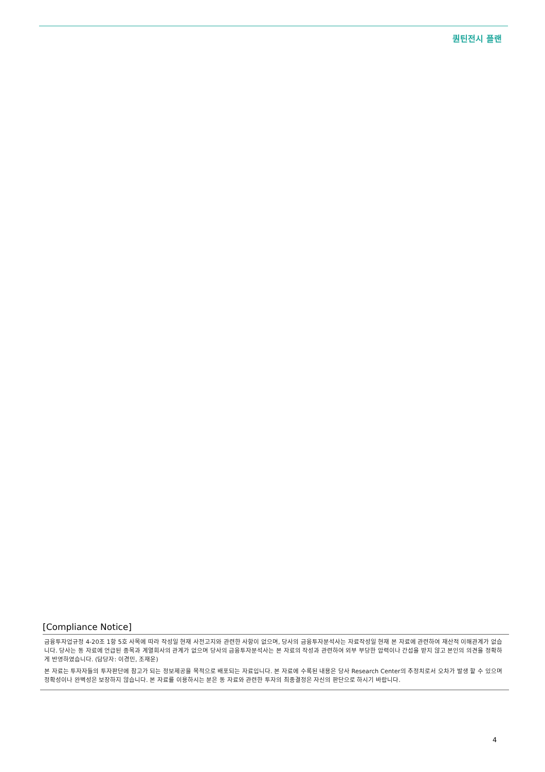퀀틴전시 플랜
[Compliance Notice]
금융투자업규정 4-20조 1항 5호 사목에 따라 작성일 현재 사전고지와 관련한 사항이 없으며, 당사의 금융투자분석사는 자료작성일 현재 본 자료에 관련하여 재산적 이해관계가 없습니다. 당사는 동 자료에 언급된 종목과 계열회사의 관계가 없으며 당사의 금융투자분석사는 본 자료의 작성과 관련하여 외부 부당한 압력이나 간섭을 받지 않고 본인의 의견을 정확하게 반영하였습니다. (담당자: 이경민, 조재운)
본 자료는 투자자들의 투자판단에 참고가 되는 정보제공을 목적으로 배포되는 자료입니다. 본 자료에 수록된 내용은 당사 Research Center의 추정치로서 오차가 발생 할 수 있으며 정확성이나 완벽성은 보장하지 않습니다. 본 자료를 이용하시는 분은 동 자료와 관련한 투자의 최종결정은 자신의 판단으로 하시기 바랍니다.
4